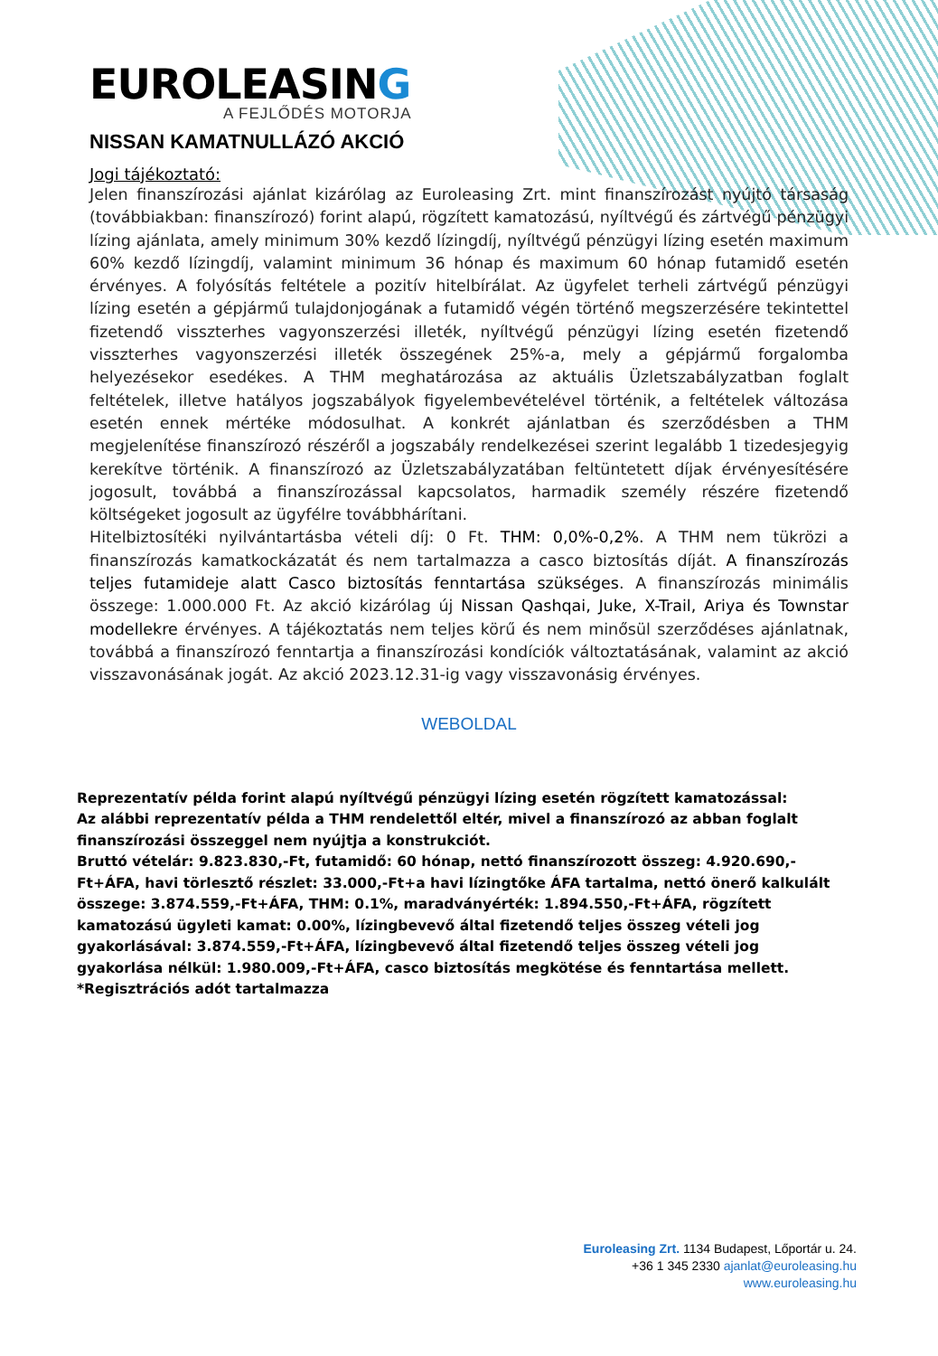EUROLEASING
A FEJLŐDÉS MOTORJA
NISSAN KAMATNULLÁZÓ AKCIÓ
Jogi tájékoztató:
Jelen finanszírozási ajánlat kizárólag az Euroleasing Zrt. mint finanszírozást nyújtó társaság (továbbiakban: finanszírozó) forint alapú, rögzített kamatozású, nyíltvégű és zártvégű pénzügyi lízing ajánlata, amely minimum 30% kezdő lízingdíj, nyíltvégű pénzügyi lízing esetén maximum 60% kezdő lízingdíj, valamint minimum 36 hónap és maximum 60 hónap futamidő esetén érvényes. A folyósítás feltétele a pozitív hitelbírálat. Az ügyfelet terheli zártvégű pénzügyi lízing esetén a gépjármű tulajdonjogának a futamidő végén történő megszerzésére tekintettel fizetendő visszterhes vagyonszerzési illeték, nyíltvégű pénzügyi lízing esetén fizetendő visszterhes vagyonszerzési illeték összegének 25%-a, mely a gépjármű forgalomba helyezésekor esedékes. A THM meghatározása az aktuális Üzletszabályzatban foglalt feltételek, illetve hatályos jogszabályok figyelembevételével történik, a feltételek változása esetén ennek mértéke módosulhat. A konkrét ajánlatban és szerződésben a THM megjelenítése finanszírozó részéről a jogszabály rendelkezései szerint legalább 1 tizedesjegyig kerekítve történik. A finanszírozó az Üzletszabályzatában feltüntetett díjak érvényesítésére jogosult, továbbá a finanszírozással kapcsolatos, harmadik személy részére fizetendő költségeket jogosult az ügyfélre továbbhárítani.
Hitelbiztosítéki nyilvántartásba vételi díj: 0 Ft. THM: 0,0%-0,2%. A THM nem tükrözi a finanszírozás kamatkockázatát és nem tartalmazza a casco biztosítás díját. A finanszírozás teljes futamideje alatt Casco biztosítás fenntartása szükséges. A finanszírozás minimális összege: 1.000.000 Ft. Az akció kizárólag új Nissan Qashqai, Juke, X-Trail, Ariya és Townstar modellekre érvényes. A tájékoztatás nem teljes körű és nem minősül szerződéses ajánlatnak, továbbá a finanszírozó fenntartja a finanszírozási kondíciók változtatásának, valamint az akció visszavonásának jogát. Az akció 2023.12.31-ig vagy visszavonásig érvényes.
WEBOLDAL
Reprezentatív példa forint alapú nyíltvégű pénzügyi lízing esetén rögzített kamatozással:
Az alábbi reprezentatív példa a THM rendelettől eltér, mivel a finanszírozó az abban foglalt finanszírozási összeggel nem nyújtja a konstrukciót.
Bruttó vételár: 9.823.830,-Ft, futamidő: 60 hónap, nettó finanszírozott összeg: 4.920.690,-Ft+ÁFA, havi törlesztő részlet: 33.000,-Ft+a havi lízingtőke ÁFA tartalma, nettó önerő kalkulált összege: 3.874.559,-Ft+ÁFA, THM: 0.1%, maradványérték: 1.894.550,-Ft+ÁFA, rögzített kamatozású ügyleti kamat: 0.00%, lízingbevevő által fizetendő teljes összeg vételi jog gyakorlásával: 3.874.559,-Ft+ÁFA, lízingbevevő által fizetendő teljes összeg vételi jog gyakorlása nélkül: 1.980.009,-Ft+ÁFA, casco biztosítás megkötése és fenntartása mellett.
*Regisztrációs adót tartalmazza
Euroleasing Zrt. 1134 Budapest, Lőportár u. 24.
+36 1 345 2330 ajanlat@euroleasing.hu
www.euroleasing.hu